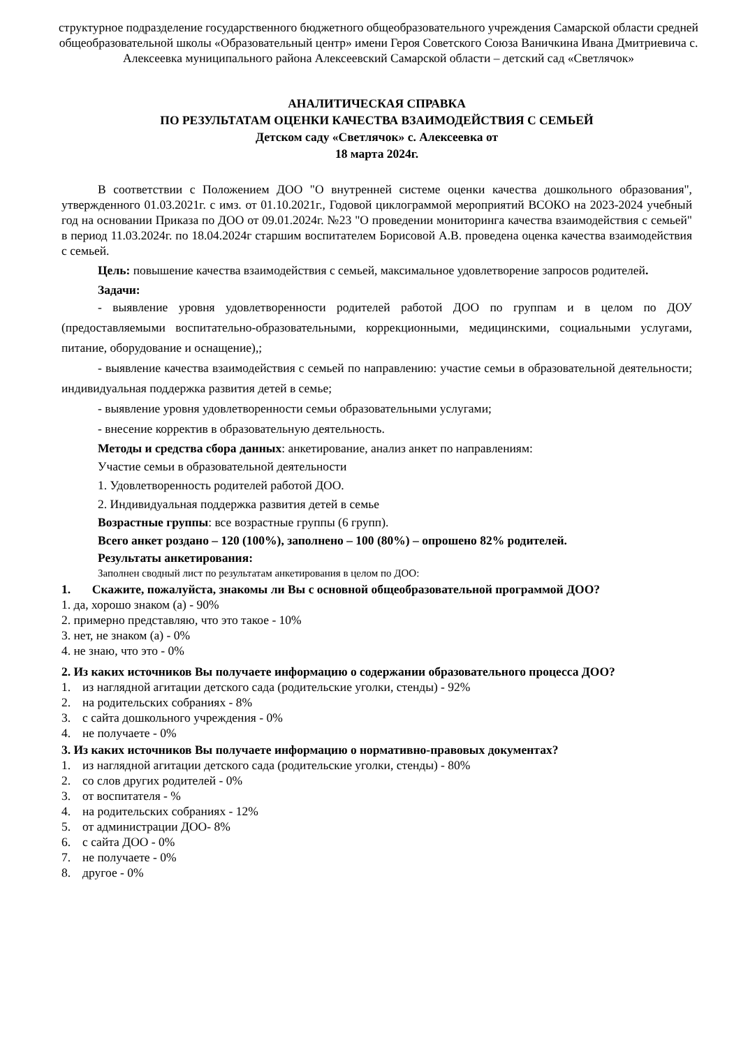структурное подразделение государственного бюджетного общеобразовательного учреждения Самарской области средней общеобразовательной школы «Образовательный центр» имени Героя Советского Союза Ваничкина Ивана Дмитриевича с. Алексеевка муниципального района Алексеевский Самарской области – детский сад «Светлячок»
АНАЛИТИЧЕСКАЯ СПРАВКА
ПО РЕЗУЛЬТАТАМ ОЦЕНКИ КАЧЕСТВА ВЗАИМОДЕЙСТВИЯ С СЕМЬЕЙ
Детском саду «Светлячок» с. Алексеевка от
18 марта 2024г.
В соответствии с Положением ДОО "О внутренней системе оценки качества дошкольного образования", утвержденного 01.03.2021г. с имз. от 01.10.2021г., Годовой циклограммой мероприятий ВСОКО на 2023-2024 учебный год на основании Приказа по ДОО от 09.01.2024г. №23 "О проведении мониторинга качества взаимодействия с семьей" в период 11.03.2024г. по 18.04.2024г старшим воспитателем Борисовой А.В. проведена оценка качества взаимодействия с семьей.
Цель: повышение качества взаимодействия с семьей, максимальное удовлетворение запросов родителей.
Задачи:
- выявление уровня удовлетворенности родителей работой ДОО по группам и в целом по ДОУ (предоставляемыми воспитательно-образовательными, коррекционными, медицинскими, социальными услугами, питание, оборудование и оснащение),;
- выявление качества взаимодействия с семьей по направлению: участие семьи в образовательной деятельности; индивидуальная поддержка развития детей в семье;
- выявление уровня удовлетворенности семьи образовательными услугами;
- внесение корректив в образовательную деятельность.
Методы и средства сбора данных: анкетирование, анализ анкет по направлениям:
Участие семьи в образовательной деятельности
1. Удовлетворенность родителей работой ДОО.
2. Индивидуальная поддержка развития детей в семье
Возрастные группы: все возрастные группы (6 групп).
Всего анкет роздано – 120 (100%), заполнено – 100 (80%) – опрошено 82% родителей.
Результаты анкетирования:
Заполнен сводный лист по результатам анкетирования в целом по ДОО:
1. Скажите, пожалуйста, знакомы ли Вы с основной общеобразовательной программой ДОО?
1. да, хорошо знаком (а) - 90%
2. примерно представляю, что это такое - 10%
3. нет, не знаком (а) - 0%
4. не знаю, что это - 0%
2. Из каких источников Вы получаете информацию о содержании образовательного процесса ДОО?
1. из наглядной агитации детского сада (родительские уголки, стенды) - 92%
2. на родительских собраниях - 8%
3. с сайта дошкольного учреждения - 0%
4. не получаете - 0%
3. Из каких источников Вы получаете информацию о нормативно-правовых документах?
1. из наглядной агитации детского сада (родительские уголки, стенды) - 80%
2. со слов других родителей - 0%
3. от воспитателя - %
4. на родительских собраниях - 12%
5. от администрации ДОО- 8%
6. с сайта ДОО - 0%
7. не получаете - 0%
8. другое - 0%